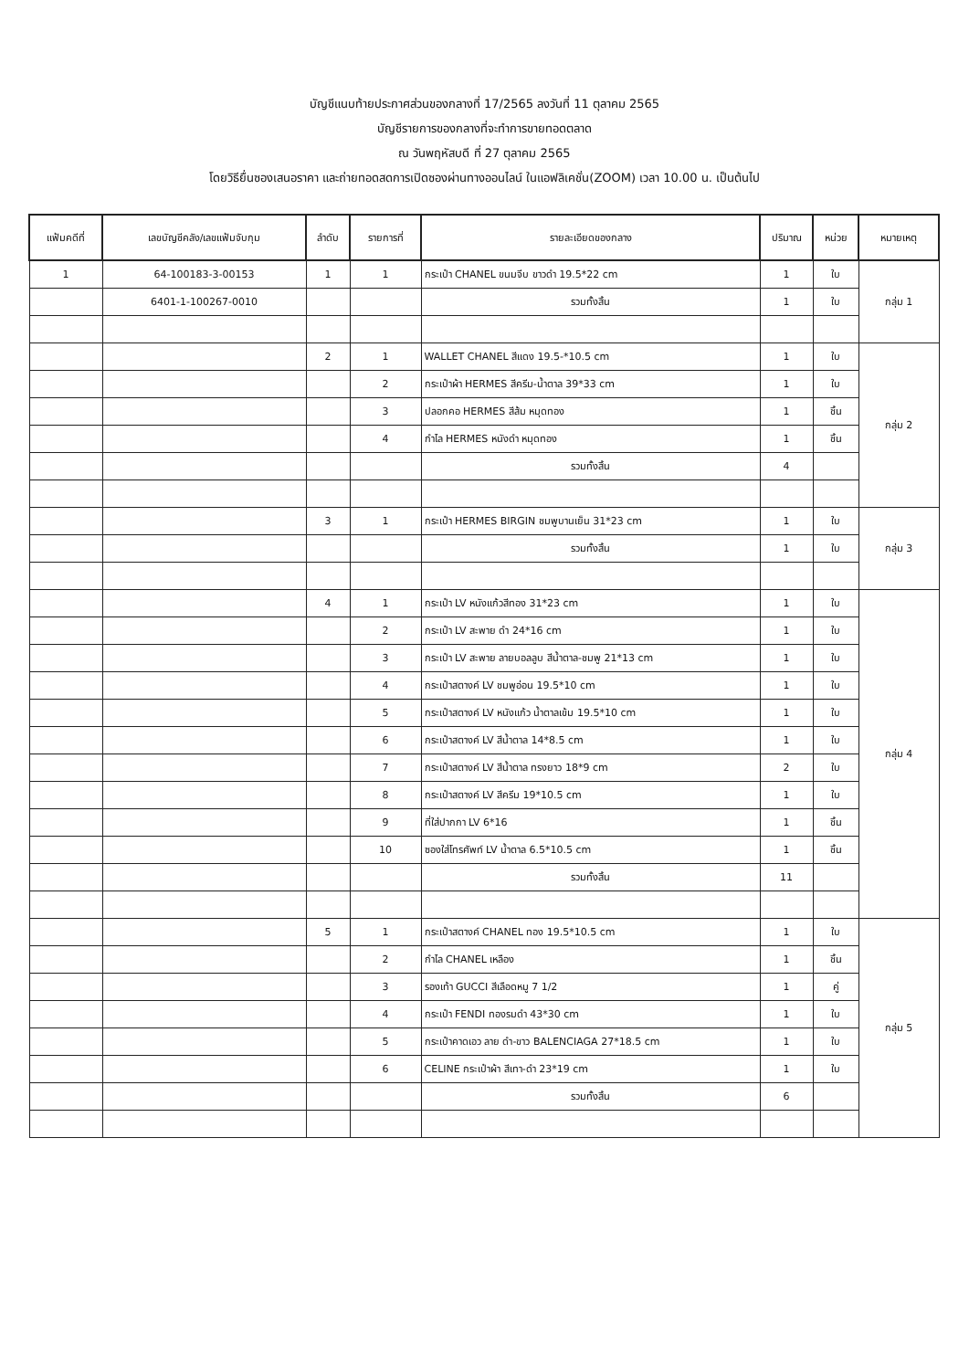บัญชีแนบท้ายประกาศส่วนของกลางที่ 17/2565 ลงวันที่ 11 ตุลาคม 2565
บัญชีรายการของกลางที่จะทำการขายทอดตลาด
ณ วันพฤหัสบดี ที่ 27 ตุลาคม 2565
โดยวิธียื่นซองเสนอราคา และถ่ายทอดสดการเปิดซองผ่านทางออนไลน์ ในแอฟลิเคชั่น(ZOOM) เวลา 10.00 น. เป็นต้นไป
| แฟ้มคดีที่ | เลขบัญชีคลัง/เลขแฟ้มจับกุม | ลำดับ | รายการที่ | รายละเอียดของกลาง | ปริมาณ | หน่วย | หมายเหตุ |
| --- | --- | --- | --- | --- | --- | --- | --- |
| 1 | 64-100183-3-00153 | 1 | 1 | กระเป๋า CHANEL ขนมจีบ ขาวดำ 19.5*22 cm | 1 | ใบ | กลุ่ม 1 |
| | 6401-1-100267-0010 | | | รวมทั้งสิ้น | 1 | ใบ | |
| | | 2 | 1 | WALLET CHANEL สีแดง 19.5-*10.5 cm | 1 | ใบ | กลุ่ม 2 |
| | | | 2 | กระเป๋าผ้า HERMES สีครีม-น้ำตาล 39*33 cm | 1 | ใบ | |
| | | | 3 | ปลอกคอ HERMES สีส้ม หมุดทอง | 1 | ชิ้น | |
| | | | 4 | กำไล HERMES หนังดำ หมุดทอง | 1 | ชิ้น | |
| | | | | รวมทั้งสิ้น | 4 | | |
| | | 3 | 1 | กระเป๋า HERMES BIRGIN ชมพูบานเย็น 31*23 cm | 1 | ใบ | กลุ่ม 3 |
| | | | | รวมทั้งสิ้น | 1 | ใบ | |
| | | 4 | 1 | กระเป๋า LV หนังแก้วสีทอง 31*23 cm | 1 | ใบ | กลุ่ม 4 |
| | | | 2 | กระเป๋า LV สะพาย ดำ 24*16 cm | 1 | ใบ | |
| | | | 3 | กระเป๋า LV สะพาย ลายบอลลูบ สีน้ำตาล-ชมพู 21*13 cm | 1 | ใบ | |
| | | | 4 | กระเป๋าสตางค์ LV ชมพูอ่อน 19.5*10 cm | 1 | ใบ | |
| | | | 5 | กระเป๋าสตางค์ LV หนังแก้ว น้ำตาลเข้ม 19.5*10 cm | 1 | ใบ | |
| | | | 6 | กระเป๋าสตางค์ LV สีน้ำตาล 14*8.5 cm | 1 | ใบ | |
| | | | 7 | กระเป๋าสตางค์ LV สีน้ำตาล ทรงยาว 18*9 cm | 2 | ใบ | |
| | | | 8 | กระเป๋าสตางค์ LV สีครีม 19*10.5 cm | 1 | ใบ | |
| | | | 9 | ที่ใส่ปากกา LV 6*16 | 1 | ชิ้น | |
| | | | 10 | ซองใส่โทรศัพท์ LV น้ำตาล 6.5*10.5 cm | 1 | ชิ้น | |
| | | | | รวมทั้งสิ้น | 11 | | |
| | | 5 | 1 | กระเป๋าสตางค์ CHANEL ทอง 19.5*10.5 cm | 1 | ใบ | กลุ่ม 5 |
| | | | 2 | กำไล CHANEL เหลือง | 1 | ชิ้น | |
| | | | 3 | รองเท้า GUCCI สีเลือดหมู 7 1/2 | 1 | คู่ | |
| | | | 4 | กระเป๋า FENDI ทองรมดำ 43*30 cm | 1 | ใบ | |
| | | | 5 | กระเป๋าคาดเอว ลาย ดำ-ขาว BALENCIAGA 27*18.5 cm | 1 | ใบ | |
| | | | 6 | CELINE กระเป๋าผ้า สีเทา-ดำ 23*19 cm | 1 | ใบ | |
| | | | | รวมทั้งสิ้น | 6 | | |